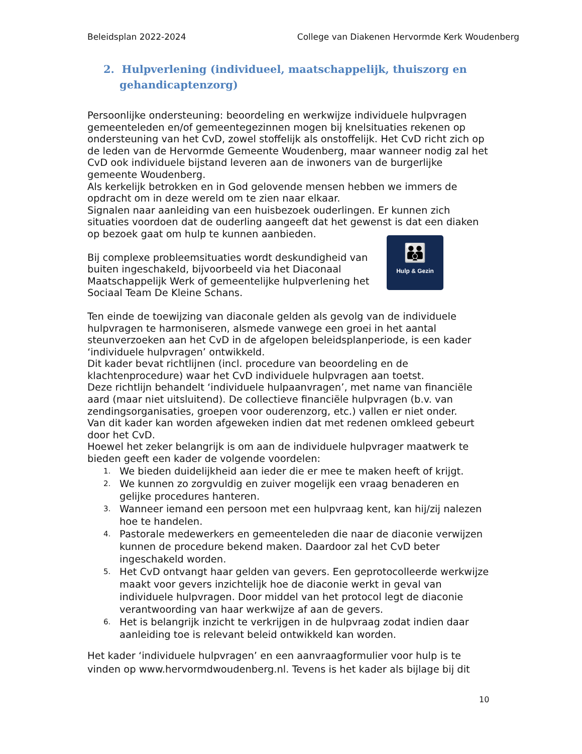Beleidsplan 2022-2024 College van Diakenen Hervormde Kerk Woudenberg
2. Hulpverlening (individueel, maatschappelijk, thuiszorg en gehandicaptenzorg)
Persoonlijke ondersteuning: beoordeling en werkwijze individuele hulpvragen gemeenteleden en/of gemeentegezinnen mogen bij knelsituaties rekenen op ondersteuning van het CvD, zowel stoffelijk als onstoffelijk. Het CvD richt zich op de leden van de Hervormde Gemeente Woudenberg, maar wanneer nodig zal het CvD ook individuele bijstand leveren aan de inwoners van de burgerlijke gemeente Woudenberg.
Als kerkelijk betrokken en in God gelovende mensen hebben we immers de opdracht om in deze wereld om te zien naar elkaar.
Signalen naar aanleiding van een huisbezoek ouderlingen. Er kunnen zich situaties voordoen dat de ouderling aangeeft dat het gewenst is dat een diaken op bezoek gaat om hulp te kunnen aanbieden.
👪
Hulp & Gezin
Bij complexe probleemsituaties wordt deskundigheid van buiten ingeschakeld, bijvoorbeeld via het Diaconaal Maatschappelijk Werk of gemeentelijke hulpverlening het Sociaal Team De Kleine Schans.
Ten einde de toewijzing van diaconale gelden als gevolg van de individuele hulpvragen te harmoniseren, alsmede vanwege een groei in het aantal steunverzoeken aan het CvD in de afgelopen beleidsplanperiode, is een kader ‘individuele hulpvragen’ ontwikkeld.
Dit kader bevat richtlijnen (incl. procedure van beoordeling en de klachtenprocedure) waar het CvD individuele hulpvragen aan toetst.
Deze richtlijn behandelt ‘individuele hulpaanvragen’, met name van financiële aard (maar niet uitsluitend). De collectieve financiële hulpvragen (b.v. van zendingsorganisaties, groepen voor ouderenzorg, etc.) vallen er niet onder.
Van dit kader kan worden afgeweken indien dat met redenen omkleed gebeurt door het CvD.
Hoewel het zeker belangrijk is om aan de individuele hulpvrager maatwerk te bieden geeft een kader de volgende voordelen:
1. We bieden duidelijkheid aan ieder die er mee te maken heeft of krijgt.
2. We kunnen zo zorgvuldig en zuiver mogelijk een vraag benaderen en gelijke procedures hanteren.
3. Wanneer iemand een persoon met een hulpvraag kent, kan hij/zij nalezen hoe te handelen.
4. Pastorale medewerkers en gemeenteleden die naar de diaconie verwijzen kunnen de procedure bekend maken. Daardoor zal het CvD beter ingeschakeld worden.
5. Het CvD ontvangt haar gelden van gevers. Een geprotocolleerde werkwijze maakt voor gevers inzichtelijk hoe de diaconie werkt in geval van individuele hulpvragen. Door middel van het protocol legt de diaconie verantwoording van haar werkwijze af aan de gevers.
6. Het is belangrijk inzicht te verkrijgen in de hulpvraag zodat indien daar aanleiding toe is relevant beleid ontwikkeld kan worden.
Het kader ‘individuele hulpvragen’ en een aanvraagformulier voor hulp is te vinden op www.hervormdwoudenberg.nl. Tevens is het kader als bijlage bij dit
10